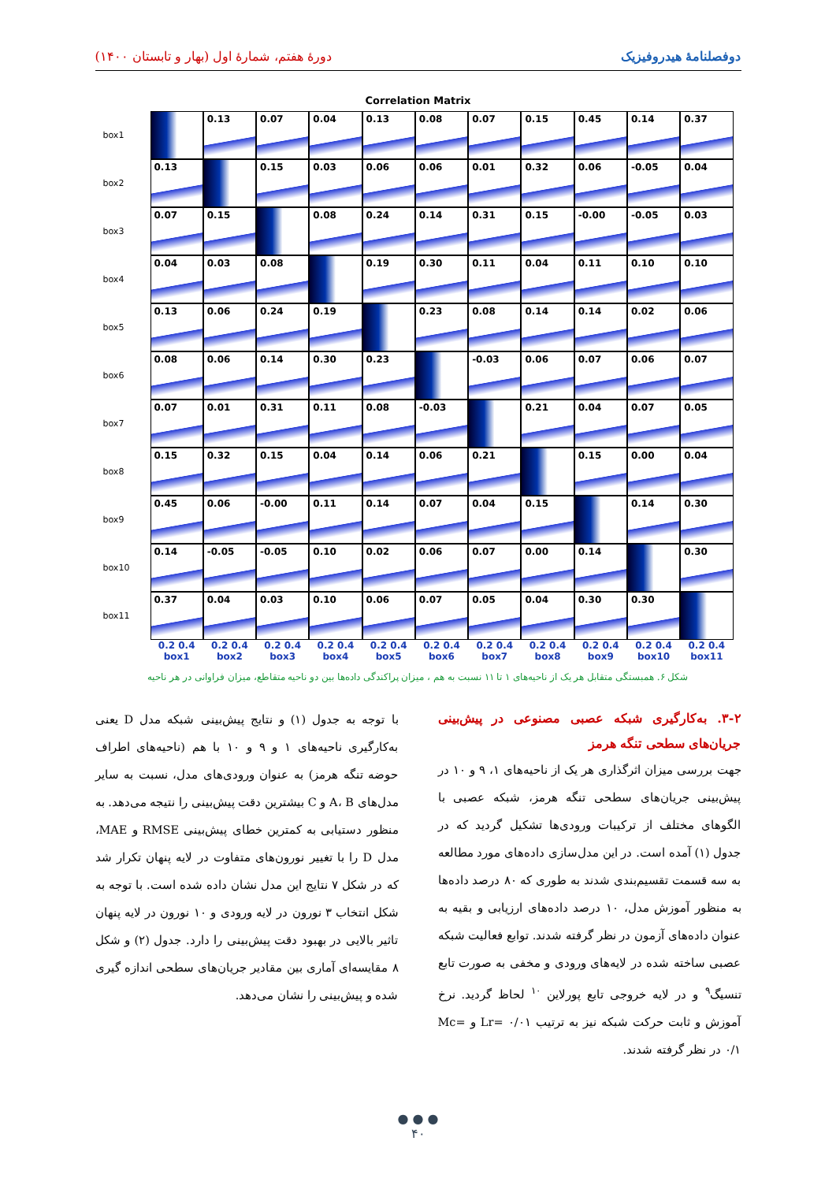دوفصلنامهٔ هیدروفیزیک دورهٔ هفتم، شمارهٔ اول (بهار و تابستان ۱۴۰۰)
Correlation Matrix
box1
0.13
0.07
0.04
0.13
0.08
0.07
0.15
0.45
0.14
0.37
box2
0.13
0.15
0.03
0.06
0.06
0.01
0.32
0.06
-0.05
0.04
box3
0.07
0.15
0.08
0.24
0.14
0.31
0.15
-0.00
-0.05
0.03
box4
0.04
0.03
0.08
0.19
0.30
0.11
0.04
0.11
0.10
0.10
box5
0.13
0.06
0.24
0.19
0.23
0.08
0.14
0.14
0.02
0.06
box6
0.08
0.06
0.14
0.30
0.23
-0.03
0.06
0.07
0.06
0.07
box7
0.07
0.01
0.31
0.11
0.08
-0.03
0.21
0.04
0.07
0.05
box8
0.15
0.32
0.15
0.04
0.14
0.06
0.21
0.15
0.00
0.04
box9
0.45
0.06
-0.00
0.11
0.14
0.07
0.04
0.15
0.14
0.30
box10
0.14
-0.05
-0.05
0.10
0.02
0.06
0.07
0.00
0.14
0.30
box11
0.37
0.04
0.03
0.10
0.06
0.07
0.05
0.04
0.30
0.30
0.2 0.4
box1
0.2 0.4
box2
0.2 0.4
box3
0.2 0.4
box4
0.2 0.4
box5
0.2 0.4
box6
0.2 0.4
box7
0.2 0.4
box8
0.2 0.4
box9
0.2 0.4
box10
0.2 0.4
box11
شکل ۶. همبستگی متقابل هر یک از ناحیه‌های ۱ تا ۱۱ نسبت به هم ، میزان پراکندگی داده‌ها بین دو ناحیه متقاطع، میزان فراوانی در هر ناحیه
۳-۲. به‌کارگیری شبکه عصبی مصنوعی در پیش‌بینی جریان‌های سطحی تنگه هرمز
جهت بررسی میزان اثرگذاری هر یک از ناحیه‌های ۱، ۹ و ۱۰ در پیش‌بینی جریان‌های سطحی تنگه هرمز، شبکه عصبی با الگوهای مختلف از ترکیبات ورودی‌ها تشکیل گردید که در جدول (۱) آمده است. در این مدل‌سازی داده‌های مورد مطالعه به سه قسمت تقسیم‌بندی شدند به طوری که ۸۰ درصد داده‌ها به منظور آموزش مدل، ۱۰ درصد داده‌های ارزیابی و بقیه به عنوان داده‌های آزمون در نظر گرفته شدند. توابع فعالیت شبکه عصبی ساخته شده در لایه‌های ورودی و مخفی به صورت تابع تنسیگ<sup>۹</sup> و در لایه خروجی تابع پورلاین <sup>۱۰</sup> لحاظ گردید. نرخ آموزش و ثابت حرکت شبکه نیز به ترتیب Lr= ۰/۰۱ و Mc= ۰/۱ در نظر گرفته شدند.
با توجه به جدول (۱) و نتایج پیش‌بینی شبکه مدل D یعنی به‌کارگیری ناحیه‌های ۱ و ۹ و ۱۰ با هم (ناحیه‌های اطراف حوضه تنگه هرمز) به عنوان ورودی‌های مدل، نسبت به سایر مدل‌های A، B و C بیشترین دقت پیش‌بینی را نتیجه می‌دهد. به منظور دستیابی به کمترین خطای پیش‌بینی RMSE و MAE، مدل D را با تغییر نورون‌های متفاوت در لایه پنهان تکرار شد که در شکل ۷ نتایج این مدل نشان داده شده است. با توجه به شکل انتخاب ۳ نورون در لایه ورودی و ۱۰ نورون در لایه پنهان تاثیر بالایی در بهبود دقت پیش‌بینی را دارد. جدول (۲) و شکل ۸ مقایسه‌ای آماری بین مقادیر جریان‌های سطحی اندازه گیری شده و پیش‌بینی را نشان می‌دهد.
● ● ●
۴۰